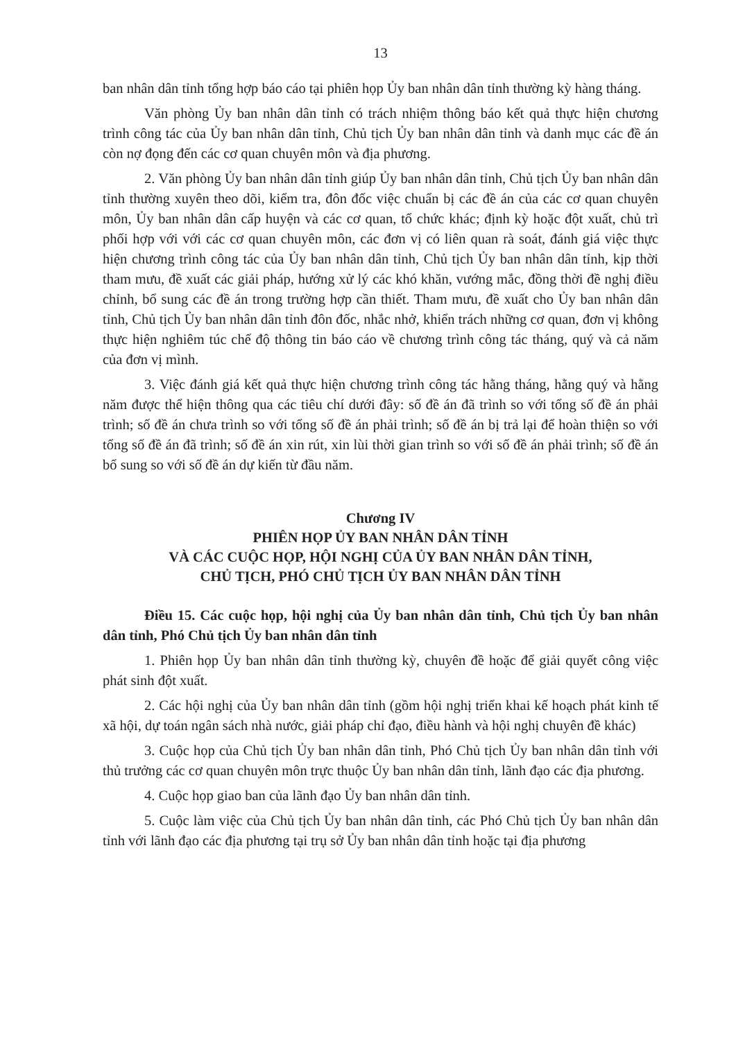13
ban nhân dân tỉnh tổng hợp báo cáo tại phiên họp Ủy ban nhân dân tỉnh thường kỳ hàng tháng.
Văn phòng Ủy ban nhân dân tỉnh có trách nhiệm thông báo kết quả thực hiện chương trình công tác của Ủy ban nhân dân tỉnh, Chủ tịch Ủy ban nhân dân tỉnh và danh mục các đề án còn nợ đọng đến các cơ quan chuyên môn và địa phương.
2. Văn phòng Ủy ban nhân dân tỉnh giúp Ủy ban nhân dân tỉnh, Chủ tịch Ủy ban nhân dân tỉnh thường xuyên theo dõi, kiểm tra, đôn đốc việc chuẩn bị các đề án của các cơ quan chuyên môn, Ủy ban nhân dân cấp huyện và các cơ quan, tổ chức khác; định kỳ hoặc đột xuất, chủ trì phối hợp với với các cơ quan chuyên môn, các đơn vị có liên quan rà soát, đánh giá việc thực hiện chương trình công tác của Ủy ban nhân dân tỉnh, Chủ tịch Ủy ban nhân dân tỉnh, kịp thời tham mưu, đề xuất các giải pháp, hướng xử lý các khó khăn, vướng mắc, đồng thời đề nghị điều chỉnh, bổ sung các đề án trong trường hợp cần thiết. Tham mưu, đề xuất cho Ủy ban nhân dân tỉnh, Chủ tịch Ủy ban nhân dân tỉnh đôn đốc, nhắc nhở, khiển trách những cơ quan, đơn vị không thực hiện nghiêm túc chế độ thông tin báo cáo về chương trình công tác tháng, quý và cả năm của đơn vị mình.
3. Việc đánh giá kết quả thực hiện chương trình công tác hằng tháng, hằng quý và hằng năm được thể hiện thông qua các tiêu chí dưới đây: số đề án đã trình so với tổng số đề án phải trình; số đề án chưa trình so với tổng số đề án phải trình; số đề án bị trả lại để hoàn thiện so với tổng số đề án đã trình; số đề án xin rút, xin lùi thời gian trình so với số đề án phải trình; số đề án bổ sung so với số đề án dự kiến từ đầu năm.
Chương IV
PHIÊN HỌP ỦY BAN NHÂN DÂN TỈNH
VÀ CÁC CUỘC HỌP, HỘI NGHỊ CỦA ỦY BAN NHÂN DÂN TỈNH,
CHỦ TỊCH, PHÓ CHỦ TỊCH ỦY BAN NHÂN DÂN TỈNH
Điều 15. Các cuộc họp, hội nghị của Ủy ban nhân dân tỉnh, Chủ tịch Ủy ban nhân dân tỉnh, Phó Chủ tịch Ủy ban nhân dân tỉnh
1. Phiên họp Ủy ban nhân dân tỉnh thường kỳ, chuyên đề hoặc để giải quyết công việc phát sinh đột xuất.
2. Các hội nghị của Ủy ban nhân dân tỉnh (gồm hội nghị triển khai kế hoạch phát kinh tế xã hội, dự toán ngân sách nhà nước, giải pháp chỉ đạo, điều hành và hội nghị chuyên đề khác)
3. Cuộc họp của Chủ tịch Ủy ban nhân dân tỉnh, Phó Chủ tịch Ủy ban nhân dân tỉnh với thủ trưởng các cơ quan chuyên môn trực thuộc Ủy ban nhân dân tỉnh, lãnh đạo các địa phương.
4. Cuộc họp giao ban của lãnh đạo Ủy ban nhân dân tỉnh.
5. Cuộc làm việc của Chủ tịch Ủy ban nhân dân tỉnh, các Phó Chủ tịch Ủy ban nhân dân tỉnh với lãnh đạo các địa phương tại trụ sở Ủy ban nhân dân tỉnh hoặc tại địa phương